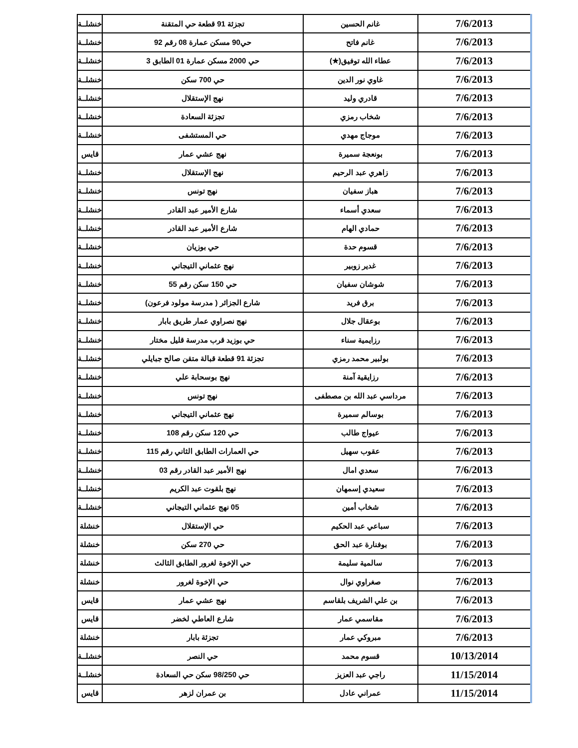| 7/6/2013 | غانم الحسين | تجزئة 91 قطعة حي المتقنة | خنشلــة |
| 7/6/2013 | غانم فاتح | حي90 مسكن عمارة 08 رقم 92 | خنشلــة |
| 7/6/2013 | عطاء الله توفيق(★) | حي 2000 مسكن عمارة 01 الطابق 3 | خنشلــة |
| 7/6/2013 | غاوي نور الدين | حي 700 سكن | خنشلــة |
| 7/6/2013 | قادري وليد | نهج الإستقلال | خنشلــة |
| 7/6/2013 | شخاب رمزي | تجزئة السعادة | خنشلــة |
| 7/6/2013 | موجاج مهدي | حي المستشفى | خنشلــة |
| 7/6/2013 | بونعجة سميرة | نهج عشي عمار | قايس |
| 7/6/2013 | زاهري عبد الرحيم | نهج الإستقلال | خنشلــة |
| 7/6/2013 | هباز سفيان | نهج تونس | خنشلــة |
| 7/6/2013 | سعدي أسماء | شارع الأمير عبد القادر | خنشلــة |
| 7/6/2013 | حمادي الهام | شارع الأمير عبد القادر | خنشلــة |
| 7/6/2013 | قسوم حدة | حي بوزيان | خنشلــة |
| 7/6/2013 | غدير زوبير | نهج عثماني التيجاني | خنشلــة |
| 7/6/2013 | شوشان سفيان | حي 150 سكن رقم 55 | خنشلــة |
| 7/6/2013 | برق فريد | شارع الجزائر ( مدرسة مولود فرعون) | خنشلــة |
| 7/6/2013 | بوعقال جلال | نهج نصراوي عمار طريق بابار | خنشلــة |
| 7/6/2013 | رزايمية سناء | حي بوزيد قرب مدرسة قليل مختار | خنشلــة |
| 7/6/2013 | بولبير محمد رمزي | تجزئة 91 قطعة قبالة متقن صالح جبايلي | خنشلــة |
| 7/6/2013 | رزايقية آمنة | نهج بوسحابة علي | خنشلــة |
| 7/6/2013 | مرداسي عبد الله بن مصطفى | نهج تونس | خنشلــة |
| 7/6/2013 | بوسالم سميرة | نهج عثماني التيجاني | خنشلــة |
| 7/6/2013 | عيواج طالب | حي 120 سكن رقم 108 | خنشلــة |
| 7/6/2013 | عقوب سهيل | حي العمارات الطابق الثاني رقم 115 | خنشلــة |
| 7/6/2013 | سعدي امال | نهج الأمير عبد القادر رقم 03 | خنشلــة |
| 7/6/2013 | سعيدي إسمهان | نهج بلقوت عبد الكريم | خنشلــة |
| 7/6/2013 | شخاب أمين | 05 نهج عثماني التيجاني | خنشلــة |
| 7/6/2013 | سباعي عبد الحكيم | حي الإستقلال | خنشلة |
| 7/6/2013 | بوفنارة عبد الحق | حي 270 سكن | خنشلة |
| 7/6/2013 | سالمية سليمة | حي الإخوة لغرور الطابق الثالث | خنشلة |
| 7/6/2013 | صغراوي نوال | حي الإخوة لغرور | خنشلة |
| 7/6/2013 | بن علي الشريف بلقاسم | نهج عشي عمار | قايس |
| 7/6/2013 | مقاسمي عمار | شارع العاطي لخضر | قايس |
| 7/6/2013 | مبروكي عمار | تجزئة بابار | خنشلة |
| 10/13/2014 | قسوم محمد | حي النصر | خنشلــة |
| 11/15/2014 | راجي عبد العزيز | حي 98/250 سكن حي السعادة | خنشلــة |
| 11/15/2014 | عمراني عادل | بن عمران لزهر | قايس |